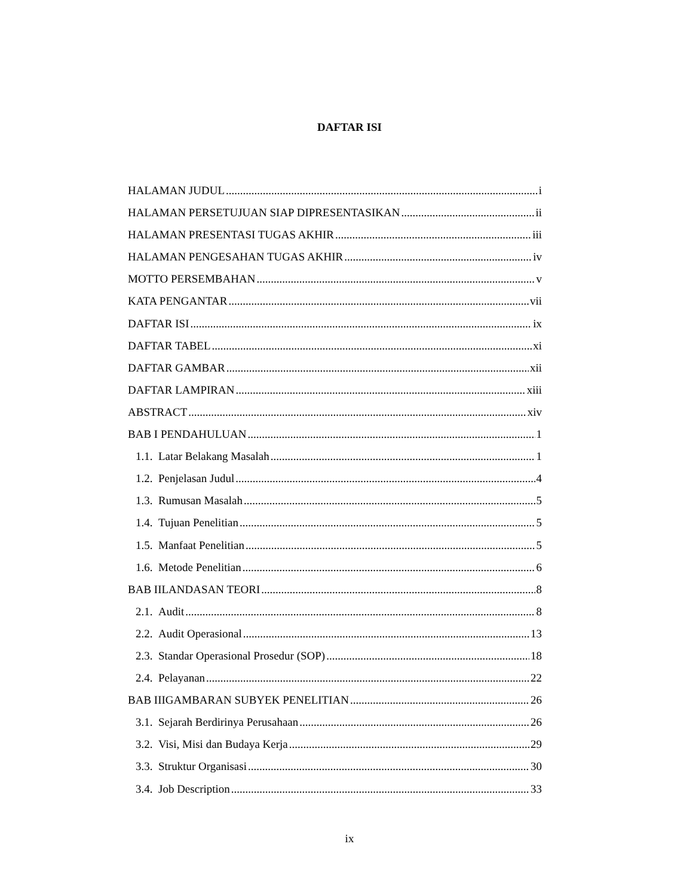DAFTAR ISI
HALAMAN JUDUL i
HALAMAN PERSETUJUAN SIAP DIPRESENTASIKAN ii
HALAMAN PRESENTASI TUGAS AKHIR iii
HALAMAN PENGESAHAN TUGAS AKHIR iv
MOTTO PERSEMBAHAN v
KATA PENGANTAR vii
DAFTAR ISI ix
DAFTAR TABEL xi
DAFTAR GAMBAR xii
DAFTAR LAMPIRAN xiii
ABSTRACT xiv
BAB I PENDAHULUAN 1
1.1. Latar Belakang Masalah 1
1.2. Penjelasan Judul 4
1.3. Rumusan Masalah 5
1.4. Tujuan Penelitian 5
1.5. Manfaat Penelitian 5
1.6. Metode Penelitian 6
BAB IILANDASAN TEORI 8
2.1. Audit 8
2.2. Audit Operasional 13
2.3. Standar Operasional Prosedur (SOP) 18
2.4. Pelayanan 22
BAB IIIGAMBARAN SUBYEK PENELITIAN 26
3.1. Sejarah Berdirinya Perusahaan 26
3.2. Visi, Misi dan Budaya Kerja 29
3.3. Struktur Organisasi 30
3.4. Job Description 33
ix